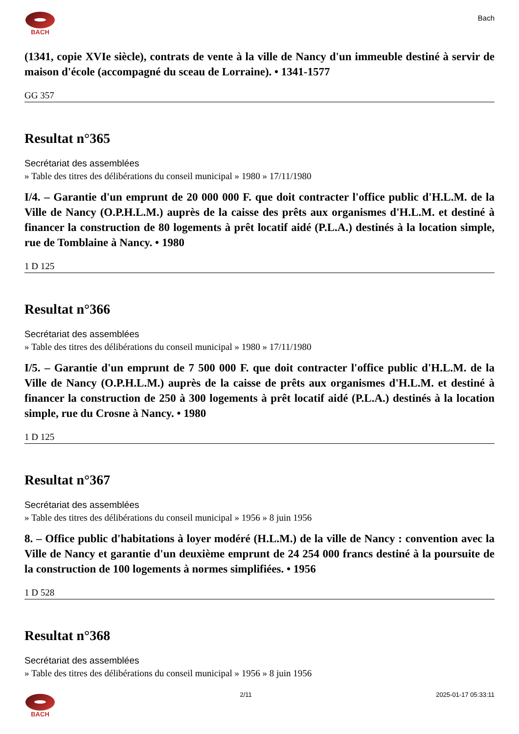BACH
Bach
(1341, copie XVIe siècle), contrats de vente à la ville de Nancy d'un immeuble destiné à servir de maison d'école (accompagné du sceau de Lorraine). • 1341-1577
GG 357
Resultat n°365
Secrétariat des assemblées
» Table des titres des délibérations du conseil municipal » 1980 » 17/11/1980
I/4. – Garantie d'un emprunt de 20 000 000 F. que doit contracter l'office public d'H.L.M. de la Ville de Nancy (O.P.H.L.M.) auprès de la caisse des prêts aux organismes d'H.L.M. et destiné à financer la construction de 80 logements à prêt locatif aidé (P.L.A.) destinés à la location simple, rue de Tomblaine à Nancy. • 1980
1 D 125
Resultat n°366
Secrétariat des assemblées
» Table des titres des délibérations du conseil municipal » 1980 » 17/11/1980
I/5. – Garantie d'un emprunt de 7 500 000 F. que doit contracter l'office public d'H.L.M. de la Ville de Nancy (O.P.H.L.M.) auprès de la caisse de prêts aux organismes d'H.L.M. et destiné à financer la construction de 250 à 300 logements à prêt locatif aidé (P.L.A.) destinés à la location simple, rue du Crosne à Nancy. • 1980
1 D 125
Resultat n°367
Secrétariat des assemblées
» Table des titres des délibérations du conseil municipal » 1956 » 8 juin 1956
8. – Office public d'habitations à loyer modéré (H.L.M.) de la ville de Nancy : convention avec la Ville de Nancy et garantie d'un deuxième emprunt de 24 254 000 francs destiné à la poursuite de la construction de 100 logements à normes simplifiées. • 1956
1 D 528
Resultat n°368
Secrétariat des assemblées
» Table des titres des délibérations du conseil municipal » 1956 » 8 juin 1956
BACH
2/11 2025-01-17 05:33:11